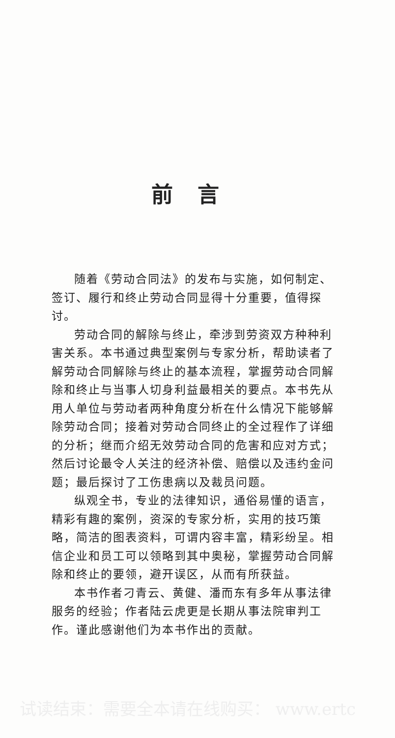前言
随着《劳动合同法》的发布与实施，如何制定、签订、履行和终止劳动合同显得十分重要，值得探讨。
劳动合同的解除与终止，牵涉到劳资双方种种利害关系。本书通过典型案例与专家分析，帮助读者了解劳动合同解除与终止的基本流程，掌握劳动合同解除和终止与当事人切身利益最相关的要点。本书先从用人单位与劳动者两种角度分析在什么情况下能够解除劳动合同；接着对劳动合同终止的全过程作了详细的分析；继而介绍无效劳动合同的危害和应对方式；然后讨论最令人关注的经济补偿、赔偿以及违约金问题；最后探讨了工伤患病以及裁员问题。
纵观全书，专业的法律知识，通俗易懂的语言，精彩有趣的案例，资深的专家分析，实用的技巧策略，简洁的图表资料，可谓内容丰富，精彩纷呈。相信企业和员工可以领略到其中奥秘，掌握劳动合同解除和终止的要领，避开误区，从而有所获益。
本书作者刁青云、黄健、潘而东有多年从事法律服务的经验；作者陆云虎更是长期从事法院审判工作。谨此感谢他们为本书作出的贡献。
试读结束：需要全本请在线购买： www.ertc